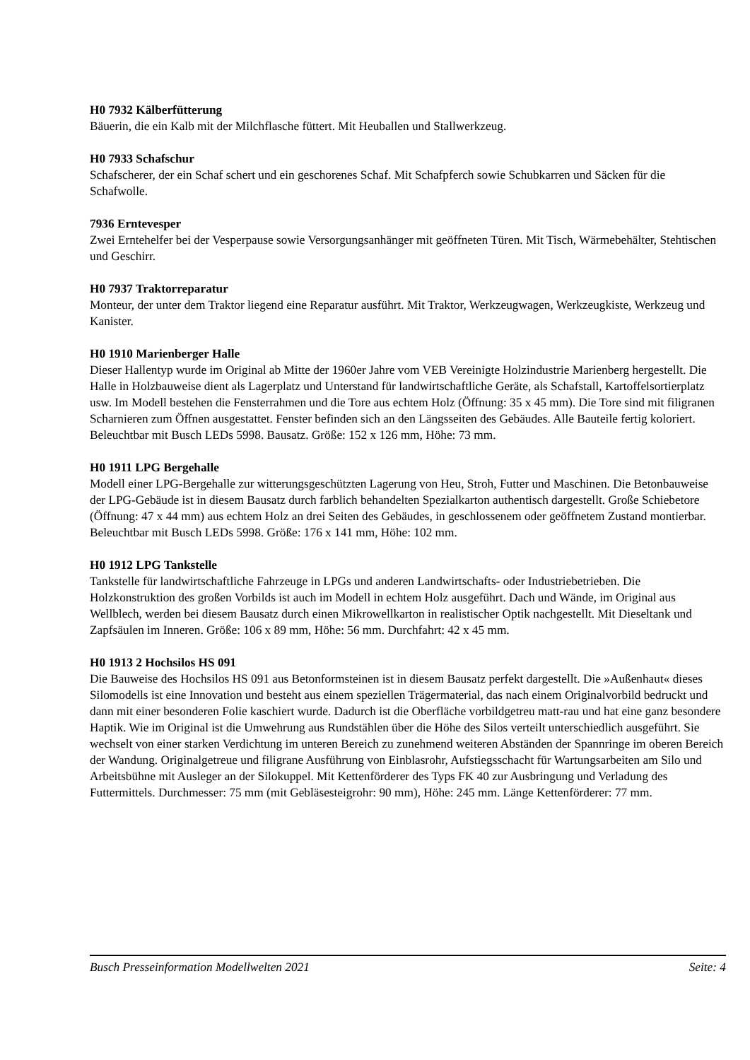H0 7932 Kälberfütterung
Bäuerin, die ein Kalb mit der Milchflasche füttert. Mit Heuballen und Stallwerkzeug.
H0 7933 Schafschur
Schafscherer, der ein Schaf schert und ein geschorenes Schaf. Mit Schafpferch sowie Schubkarren und Säcken für die Schafwolle.
7936 Erntevesper
Zwei Erntehelfer bei der Vesperpause sowie Versorgungsanhänger mit geöffneten Türen. Mit Tisch, Wärmebehälter, Stehtischen und Geschirr.
H0 7937 Traktorreparatur
Monteur, der unter dem Traktor liegend eine Reparatur ausführt. Mit Traktor, Werkzeugwagen, Werkzeugkiste, Werkzeug und Kanister.
H0 1910 Marienberger Halle
Dieser Hallentyp wurde im Original ab Mitte der 1960er Jahre vom VEB Vereinigte Holzindustrie Marienberg hergestellt. Die Halle in Holzbauweise dient als Lagerplatz und Unterstand für landwirtschaftliche Geräte, als Schafstall, Kartoffelsortierplatz usw. Im Modell bestehen die Fensterrahmen und die Tore aus echtem Holz (Öffnung: 35 x 45 mm). Die Tore sind mit filigranen Scharnieren zum Öffnen ausgestattet. Fenster befinden sich an den Längsseiten des Gebäudes. Alle Bauteile fertig koloriert. Beleuchtbar mit Busch LEDs 5998. Bausatz. Größe: 152 x 126 mm, Höhe: 73 mm.
H0 1911 LPG Bergehalle
Modell einer LPG-Bergehalle zur witterungsgeschützten Lagerung von Heu, Stroh, Futter und Maschinen. Die Betonbauweise der LPG-Gebäude ist in diesem Bausatz durch farblich behandelten Spezialkarton authentisch dargestellt. Große Schiebetore (Öffnung: 47 x 44 mm) aus echtem Holz an drei Seiten des Gebäudes, in geschlossenem oder geöffnetem Zustand montierbar. Beleuchtbar mit Busch LEDs 5998. Größe: 176 x 141 mm, Höhe: 102 mm.
H0 1912 LPG Tankstelle
Tankstelle für landwirtschaftliche Fahrzeuge in LPGs und anderen Landwirtschafts- oder Industriebetrieben. Die Holzkonstruktion des großen Vorbilds ist auch im Modell in echtem Holz ausgeführt. Dach und Wände, im Original aus Wellblech, werden bei diesem Bausatz durch einen Mikrowellkarton in realistischer Optik nachgestellt. Mit Dieseltank und Zapfsäulen im Inneren. Größe: 106 x 89 mm, Höhe: 56 mm. Durchfahrt: 42 x 45 mm.
H0 1913 2 Hochsilos HS 091
Die Bauweise des Hochsilos HS 091 aus Betonformsteinen ist in diesem Bausatz perfekt dargestellt. Die »Außenhaut« dieses Silomodells ist eine Innovation und besteht aus einem speziellen Trägermaterial, das nach einem Originalvorbild bedruckt und dann mit einer besonderen Folie kaschiert wurde. Dadurch ist die Oberfläche vorbildgetreu matt-rau und hat eine ganz besondere Haptik. Wie im Original ist die Umwehrung aus Rundstählen über die Höhe des Silos verteilt unterschiedlich ausgeführt. Sie wechselt von einer starken Verdichtung im unteren Bereich zu zunehmend weiteren Abständen der Spannringe im oberen Bereich der Wandung. Originalgetreue und filigrane Ausführung von Einblasrohr, Aufstiegsschacht für Wartungsarbeiten am Silo und Arbeitsbühne mit Ausleger an der Silokuppel. Mit Kettenförderer des Typs FK 40 zur Ausbringung und Verladung des Futtermittels. Durchmesser: 75 mm (mit Gebläsesteigrohr: 90 mm), Höhe: 245 mm. Länge Kettenförderer: 77 mm.
Busch Presseinformation Modellwelten 2021 Seite: 4